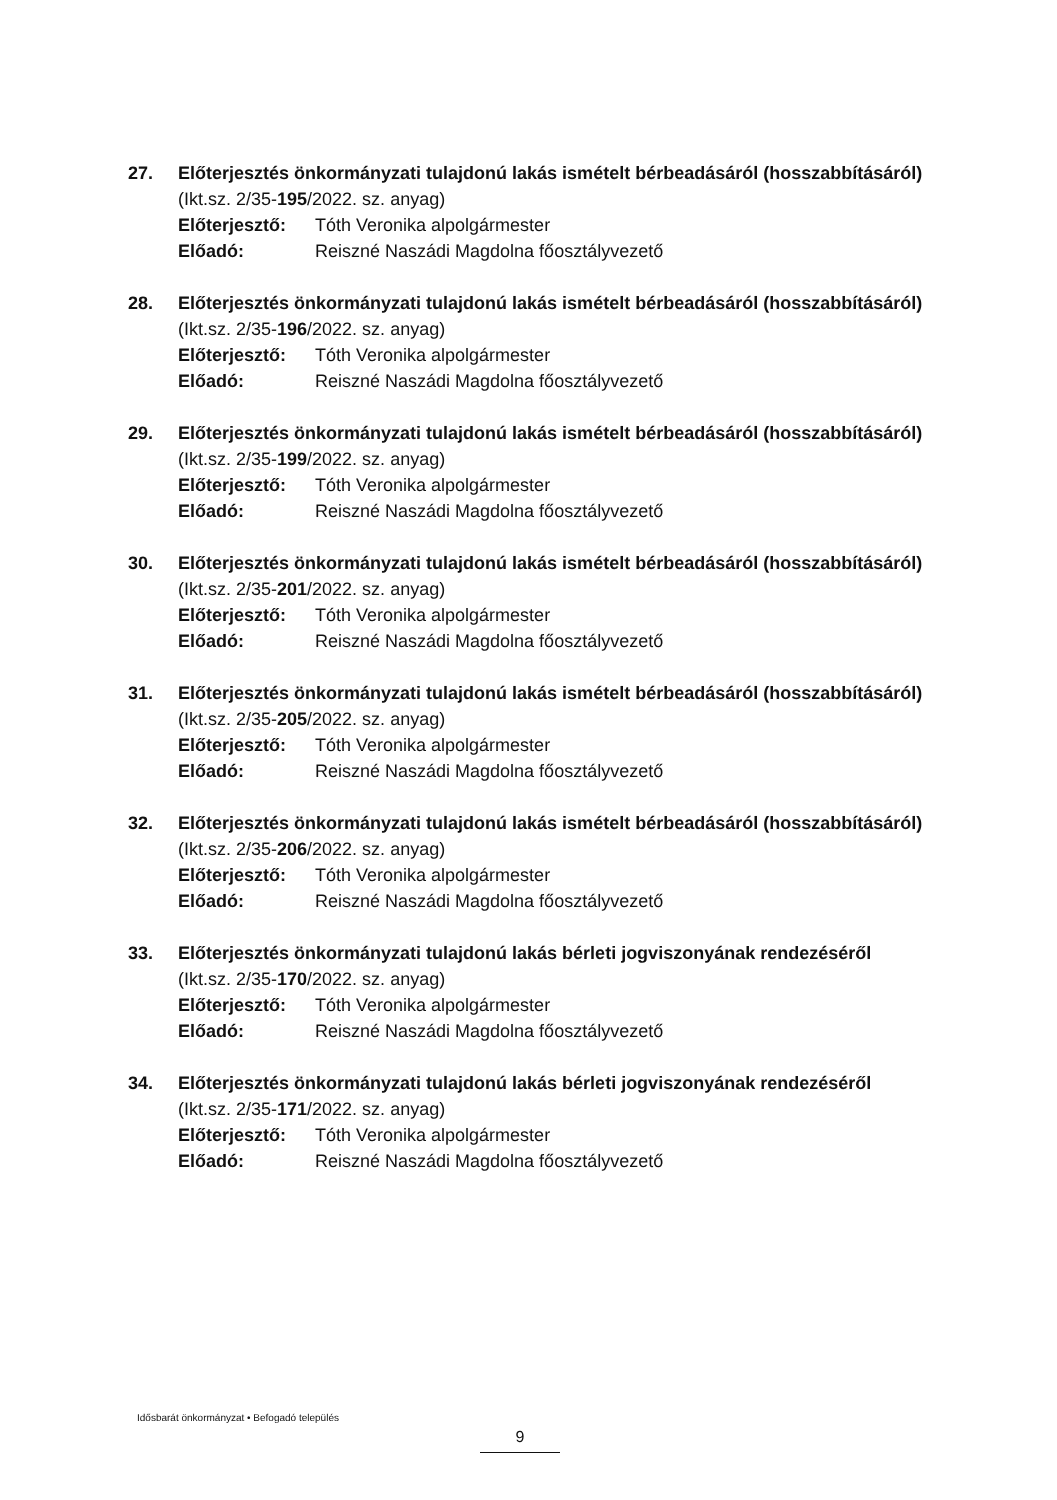27. Előterjesztés önkormányzati tulajdonú lakás ismételt bérbeadásáról (hosszabbításáról)
(Ikt.sz. 2/35-195/2022. sz. anyag)
Előterjesztő: Tóth Veronika alpolgármester
Előadó: Reiszné Naszádi Magdolna főosztályvezető
28. Előterjesztés önkormányzati tulajdonú lakás ismételt bérbeadásáról (hosszabbításáról)
(Ikt.sz. 2/35-196/2022. sz. anyag)
Előterjesztő: Tóth Veronika alpolgármester
Előadó: Reiszné Naszádi Magdolna főosztályvezető
29. Előterjesztés önkormányzati tulajdonú lakás ismételt bérbeadásáról (hosszabbításáról)
(Ikt.sz. 2/35-199/2022. sz. anyag)
Előterjesztő: Tóth Veronika alpolgármester
Előadó: Reiszné Naszádi Magdolna főosztályvezető
30. Előterjesztés önkormányzati tulajdonú lakás ismételt bérbeadásáról (hosszabbításáról)
(Ikt.sz. 2/35-201/2022. sz. anyag)
Előterjesztő: Tóth Veronika alpolgármester
Előadó: Reiszné Naszádi Magdolna főosztályvezető
31. Előterjesztés önkormányzati tulajdonú lakás ismételt bérbeadásáról (hosszabbításáról)
(Ikt.sz. 2/35-205/2022. sz. anyag)
Előterjesztő: Tóth Veronika alpolgármester
Előadó: Reiszné Naszádi Magdolna főosztályvezető
32. Előterjesztés önkormányzati tulajdonú lakás ismételt bérbeadásáról (hosszabbításáról)
(Ikt.sz. 2/35-206/2022. sz. anyag)
Előterjesztő: Tóth Veronika alpolgármester
Előadó: Reiszné Naszádi Magdolna főosztályvezető
33. Előterjesztés önkormányzati tulajdonú lakás bérleti jogviszonyának rendezéséről
(Ikt.sz. 2/35-170/2022. sz. anyag)
Előterjesztő: Tóth Veronika alpolgármester
Előadó: Reiszné Naszádi Magdolna főosztályvezető
34. Előterjesztés önkormányzati tulajdonú lakás bérleti jogviszonyának rendezéséről
(Ikt.sz. 2/35-171/2022. sz. anyag)
Előterjesztő: Tóth Veronika alpolgármester
Előadó: Reiszné Naszádi Magdolna főosztályvezető
Idősbarát önkormányzat • Befogadó település
9